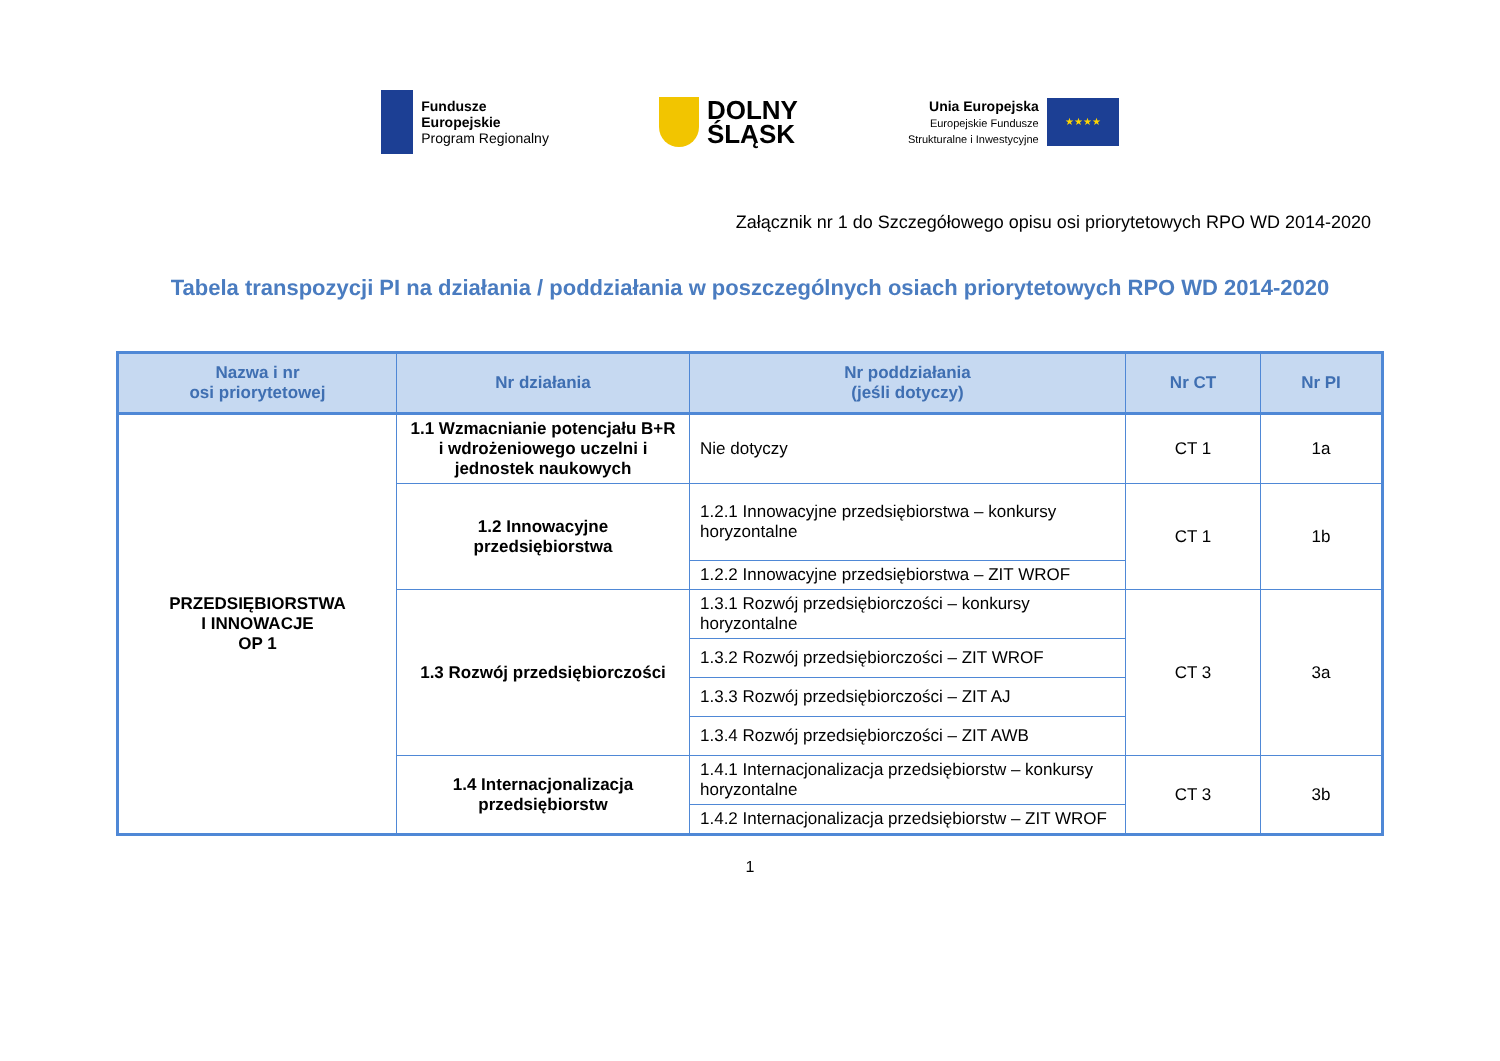Fundusze
Europejskie
Program Regionalny
DOLNY
ŚLĄSK
Unia Europejska
Europejskie Fundusze
Strukturalne i Inwestycyjne
★★★★
Załącznik nr 1 do Szczegółowego opisu osi priorytetowych RPO WD 2014-2020
Tabela transpozycji PI na działania / poddziałania w poszczególnych osiach priorytetowych RPO WD 2014-2020
| Nazwa i nr osi priorytetowej | Nr działania | Nr poddziałania (jeśli dotyczy) | Nr CT | Nr PI |
| --- | --- | --- | --- | --- |
| PRZEDSIĘBIORSTWA I INNOWACJE OP 1 | 1.1 Wzmacnianie potencjału B+R i wdrożeniowego uczelni i jednostek naukowych | Nie dotyczy | CT 1 | 1a |
| | 1.2 Innowacyjne przedsiębiorstwa | 1.2.1 Innowacyjne przedsiębiorstwa – konkursy horyzontalne | CT 1 | 1b |
| | | 1.2.2 Innowacyjne przedsiębiorstwa – ZIT WROF | | |
| | 1.3 Rozwój przedsiębiorczości | 1.3.1 Rozwój przedsiębiorczości – konkursy horyzontalne | CT 3 | 3a |
| | | 1.3.2 Rozwój przedsiębiorczości – ZIT WROF | | |
| | | 1.3.3 Rozwój przedsiębiorczości – ZIT AJ | | |
| | | 1.3.4 Rozwój przedsiębiorczości – ZIT AWB | | |
| | 1.4 Internacjonalizacja przedsiębiorstw | 1.4.1 Internacjonalizacja przedsiębiorstw – konkursy horyzontalne | CT 3 | 3b |
| | | 1.4.2 Internacjonalizacja przedsiębiorstw – ZIT WROF | | |
1